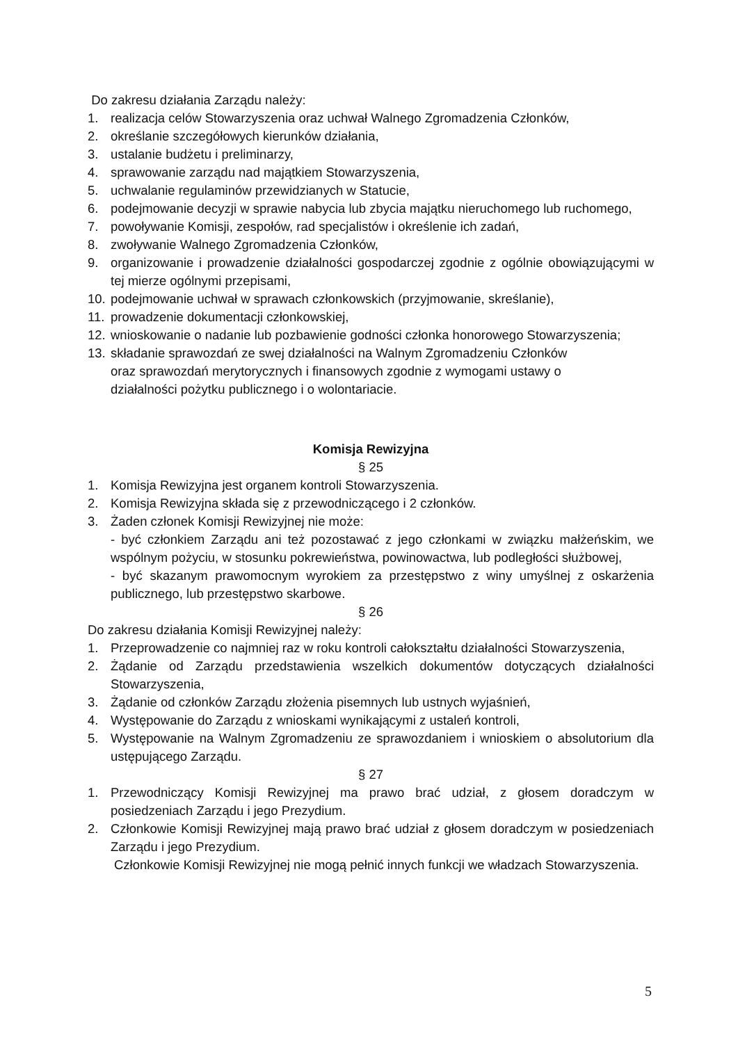Do zakresu działania Zarządu należy:
1. realizacja celów Stowarzyszenia oraz uchwał Walnego Zgromadzenia Członków,
2. określanie szczegółowych kierunków działania,
3. ustalanie budżetu i preliminarzy,
4. sprawowanie zarządu nad majątkiem Stowarzyszenia,
5. uchwalanie regulaminów przewidzianych w Statucie,
6. podejmowanie decyzji w sprawie nabycia lub zbycia majątku nieruchomego lub ruchomego,
7. powoływanie Komisji, zespołów, rad specjalistów i określenie ich zadań,
8. zwoływanie Walnego Zgromadzenia Członków,
9. organizowanie i prowadzenie działalności gospodarczej zgodnie z ogólnie obowiązującymi w tej mierze ogólnymi przepisami,
10. podejmowanie uchwał w sprawach członkowskich (przyjmowanie, skreślanie),
11. prowadzenie dokumentacji członkowskiej,
12. wnioskowanie o nadanie lub pozbawienie godności członka honorowego Stowarzyszenia;
13. składanie sprawozdań ze swej działalności na Walnym Zgromadzeniu Członków
oraz sprawozdań merytorycznych i finansowych zgodnie z wymogami ustawy o
działalności pożytku publicznego i o wolontariacie.
Komisja Rewizyjna
§ 25
1. Komisja Rewizyjna jest organem kontroli Stowarzyszenia.
2. Komisja Rewizyjna składa się z przewodniczącego i 2 członków.
3. Żaden członek Komisji Rewizyjnej nie może:
- być członkiem Zarządu ani też pozostawać z jego członkami w związku małżeńskim, we wspólnym pożyciu, w stosunku pokrewieństwa, powinowactwa, lub podległości służbowej,
- być skazanym prawomocnym wyrokiem za przestępstwo z winy umyślnej z oskarżenia publicznego, lub przestępstwo skarbowe.
§ 26
Do zakresu działania Komisji Rewizyjnej należy:
1. Przeprowadzenie co najmniej raz w roku kontroli całokształtu działalności Stowarzyszenia,
2. Żądanie od Zarządu przedstawienia wszelkich dokumentów dotyczących działalności Stowarzyszenia,
3. Żądanie od członków Zarządu złożenia pisemnych lub ustnych wyjaśnień,
4. Występowanie do Zarządu z wnioskami wynikającymi z ustaleń kontroli,
5. Występowanie na Walnym Zgromadzeniu ze sprawozdaniem i wnioskiem o absolutorium dla ustępującego Zarządu.
§ 27
1. Przewodniczący Komisji Rewizyjnej ma prawo brać udział, z głosem doradczym w posiedzeniach Zarządu i jego Prezydium.
2. Członkowie Komisji Rewizyjnej mają prawo brać udział z głosem doradczym w posiedzeniach Zarządu i jego Prezydium.
Członkowie Komisji Rewizyjnej nie mogą pełnić innych funkcji we władzach Stowarzyszenia.
5